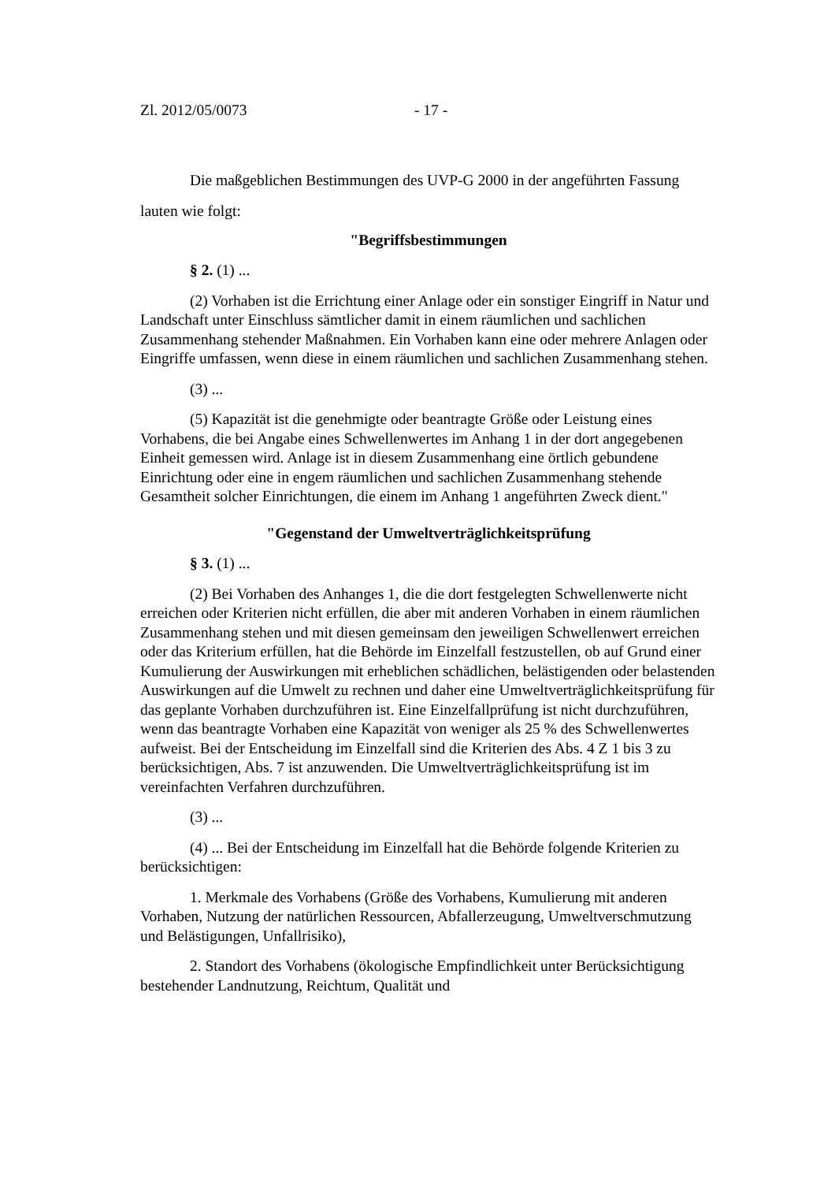Zl. 2012/05/0073 - 17 -
Die maßgeblichen Bestimmungen des UVP-G 2000 in der angeführten Fassung lauten wie folgt:
"Begriffsbestimmungen
§ 2. (1) ...
(2) Vorhaben ist die Errichtung einer Anlage oder ein sonstiger Eingriff in Natur und Landschaft unter Einschluss sämtlicher damit in einem räumlichen und sachlichen Zusammenhang stehender Maßnahmen. Ein Vorhaben kann eine oder mehrere Anlagen oder Eingriffe umfassen, wenn diese in einem räumlichen und sachlichen Zusammenhang stehen.
(3) ...
(5) Kapazität ist die genehmigte oder beantragte Größe oder Leistung eines Vorhabens, die bei Angabe eines Schwellenwertes im Anhang 1 in der dort angegebenen Einheit gemessen wird. Anlage ist in diesem Zusammenhang eine örtlich gebundene Einrichtung oder eine in engem räumlichen und sachlichen Zusammenhang stehende Gesamtheit solcher Einrichtungen, die einem im Anhang 1 angeführten Zweck dient."
"Gegenstand der Umweltverträglichkeitsprüfung
§ 3. (1) ...
(2) Bei Vorhaben des Anhanges 1, die die dort festgelegten Schwellenwerte nicht erreichen oder Kriterien nicht erfüllen, die aber mit anderen Vorhaben in einem räumlichen Zusammenhang stehen und mit diesen gemeinsam den jeweiligen Schwellenwert erreichen oder das Kriterium erfüllen, hat die Behörde im Einzelfall festzustellen, ob auf Grund einer Kumulierung der Auswirkungen mit erheblichen schädlichen, belästigenden oder belastenden Auswirkungen auf die Umwelt zu rechnen und daher eine Umweltverträglichkeitsprüfung für das geplante Vorhaben durchzuführen ist. Eine Einzelfallprüfung ist nicht durchzuführen, wenn das beantragte Vorhaben eine Kapazität von weniger als 25 % des Schwellenwertes aufweist. Bei der Entscheidung im Einzelfall sind die Kriterien des Abs. 4 Z 1 bis 3 zu berücksichtigen, Abs. 7 ist anzuwenden. Die Umweltverträglichkeitsprüfung ist im vereinfachten Verfahren durchzuführen.
(3) ...
(4) ... Bei der Entscheidung im Einzelfall hat die Behörde folgende Kriterien zu berücksichtigen:
1. Merkmale des Vorhabens (Größe des Vorhabens, Kumulierung mit anderen Vorhaben, Nutzung der natürlichen Ressourcen, Abfallerzeugung, Umweltverschmutzung und Belästigungen, Unfallrisiko),
2. Standort des Vorhabens (ökologische Empfindlichkeit unter Berücksichtigung bestehender Landnutzung, Reichtum, Qualität und